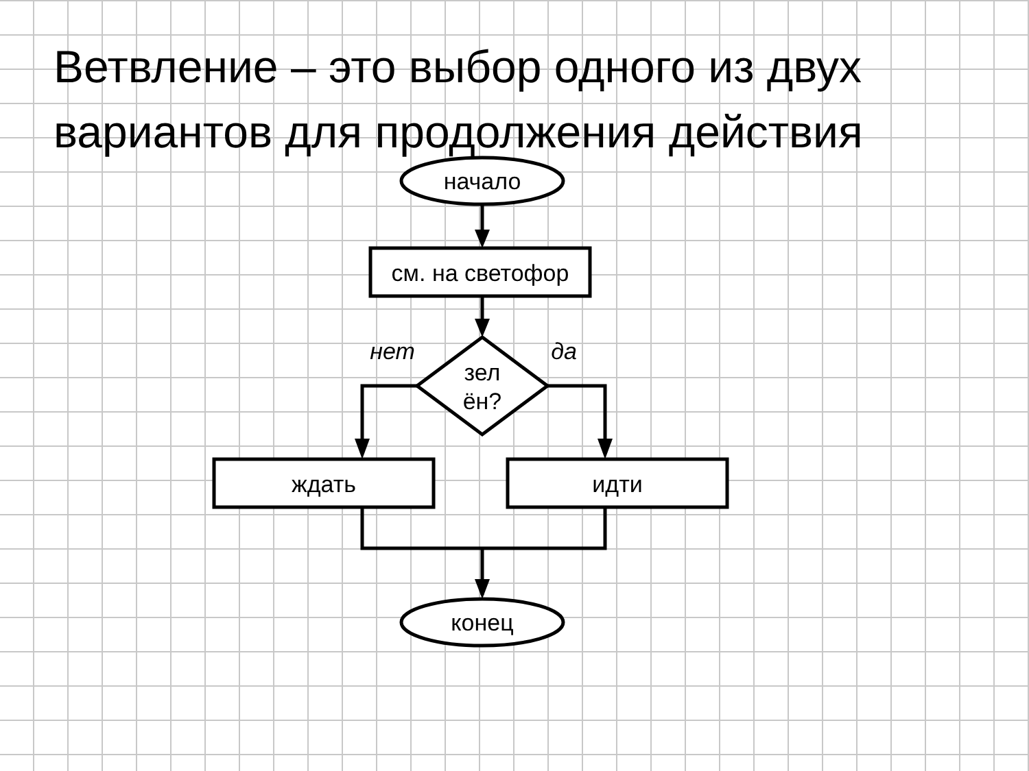Ветвление – это выбор одного из двух вариантов для продолжения действия
начало
см. на светофор
зел
ён?
ждать
идти
конец
нет
да